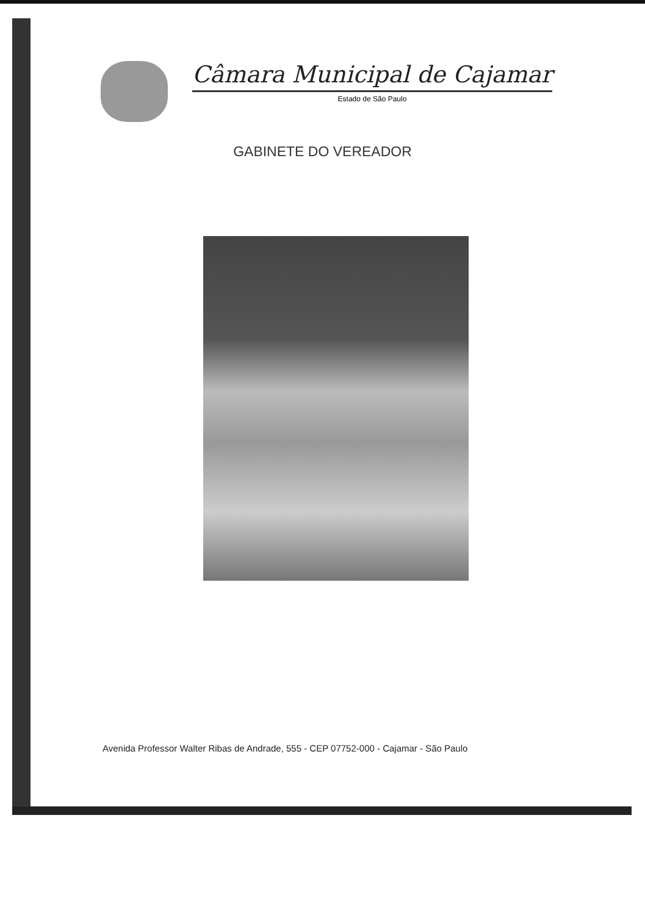Câmara Municipal de Cajamar
Estado de São Paulo
GABINETE DO VEREADOR
Avenida Professor Walter Ribas de Andrade, 555 - CEP 07752-000 - Cajamar - São Paulo